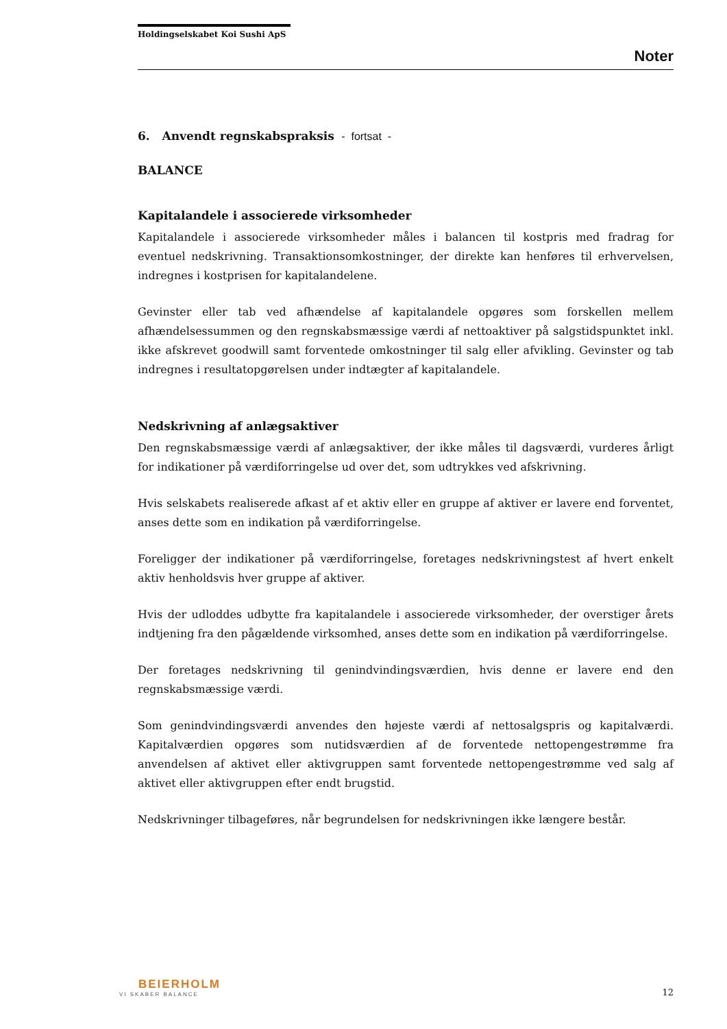Holdingselskabet Koi Sushi ApS
Noter
6. Anvendt regnskabspraksis - fortsat -
BALANCE
Kapitalandele i associerede virksomheder
Kapitalandele i associerede virksomheder måles i balancen til kostpris med fradrag for eventuel nedskrivning. Transaktionsomkostninger, der direkte kan henføres til erhvervelsen, indregnes i kostprisen for kapitalandelene.
Gevinster eller tab ved afhændelse af kapitalandele opgøres som forskellen mellem afhændelsessummen og den regnskabsmæssige værdi af nettoaktiver på salgstidspunktet inkl. ikke afskrevet goodwill samt forventede omkostninger til salg eller afvikling. Gevinster og tab indregnes i resultatopgørelsen under indtægter af kapitalandele.
Nedskrivning af anlægsaktiver
Den regnskabsmæssige værdi af anlægsaktiver, der ikke måles til dagsværdi, vurderes årligt for indikationer på værdiforringelse ud over det, som udtrykkes ved afskrivning.
Hvis selskabets realiserede afkast af et aktiv eller en gruppe af aktiver er lavere end forventet, anses dette som en indikation på værdiforringelse.
Foreligger der indikationer på værdiforringelse, foretages nedskrivningstest af hvert enkelt aktiv henholdsvis hver gruppe af aktiver.
Hvis der udloddes udbytte fra kapitalandele i associerede virksomheder, der overstiger årets indtjening fra den pågældende virksomhed, anses dette som en indikation på værdiforringelse.
Der foretages nedskrivning til genindvindingsværdien, hvis denne er lavere end den regnskabsmæssige værdi.
Som genindvindingsværdi anvendes den højeste værdi af nettosalgspris og kapitalværdi. Kapitalværdien opgøres som nutidsværdien af de forventede nettopengestrømme fra anvendelsen af aktivet eller aktivgruppen samt forventede nettopengestrømme ved salg af aktivet eller aktivgruppen efter endt brugstid.
Nedskrivninger tilbageføres, når begrundelsen for nedskrivningen ikke længere består.
BEIERHOLM
VI SKABER BALANCE
12